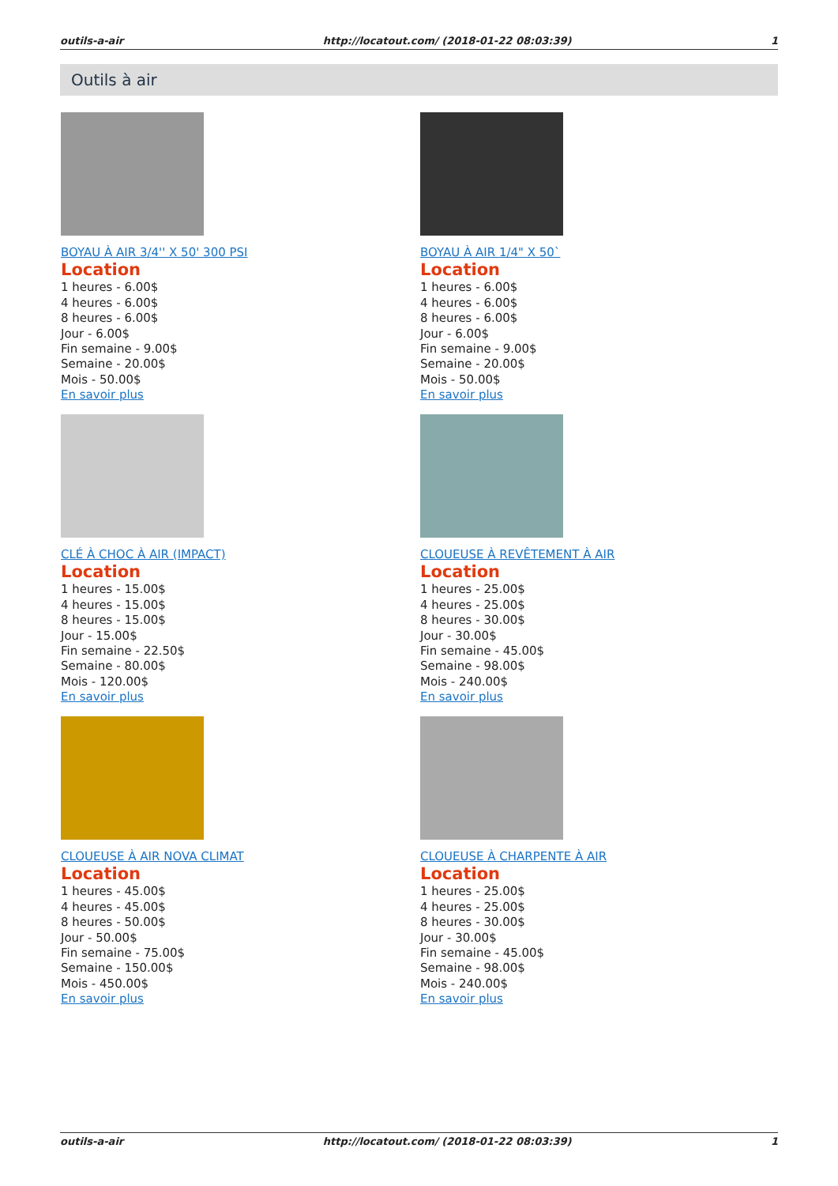outils-a-air http://locatout.com/ (2018-01-22 08:03:39) 1
Outils à air
BOYAU À AIR 3/4'' X 50' 300 PSI
Location
1 heures - 6.00$
4 heures - 6.00$
8 heures - 6.00$
Jour - 6.00$
Fin semaine - 9.00$
Semaine - 20.00$
Mois - 50.00$
En savoir plus
BOYAU À AIR 1/4" X 50`
Location
1 heures - 6.00$
4 heures - 6.00$
8 heures - 6.00$
Jour - 6.00$
Fin semaine - 9.00$
Semaine - 20.00$
Mois - 50.00$
En savoir plus
CLÉ À CHOC À AIR (IMPACT)
Location
1 heures - 15.00$
4 heures - 15.00$
8 heures - 15.00$
Jour - 15.00$
Fin semaine - 22.50$
Semaine - 80.00$
Mois - 120.00$
En savoir plus
CLOUEUSE À REVÊTEMENT À AIR
Location
1 heures - 25.00$
4 heures - 25.00$
8 heures - 30.00$
Jour - 30.00$
Fin semaine - 45.00$
Semaine - 98.00$
Mois - 240.00$
En savoir plus
CLOUEUSE À AIR NOVA CLIMAT
Location
1 heures - 45.00$
4 heures - 45.00$
8 heures - 50.00$
Jour - 50.00$
Fin semaine - 75.00$
Semaine - 150.00$
Mois - 450.00$
En savoir plus
CLOUEUSE À CHARPENTE À AIR
Location
1 heures - 25.00$
4 heures - 25.00$
8 heures - 30.00$
Jour - 30.00$
Fin semaine - 45.00$
Semaine - 98.00$
Mois - 240.00$
En savoir plus
outils-a-air http://locatout.com/ (2018-01-22 08:03:39) 1